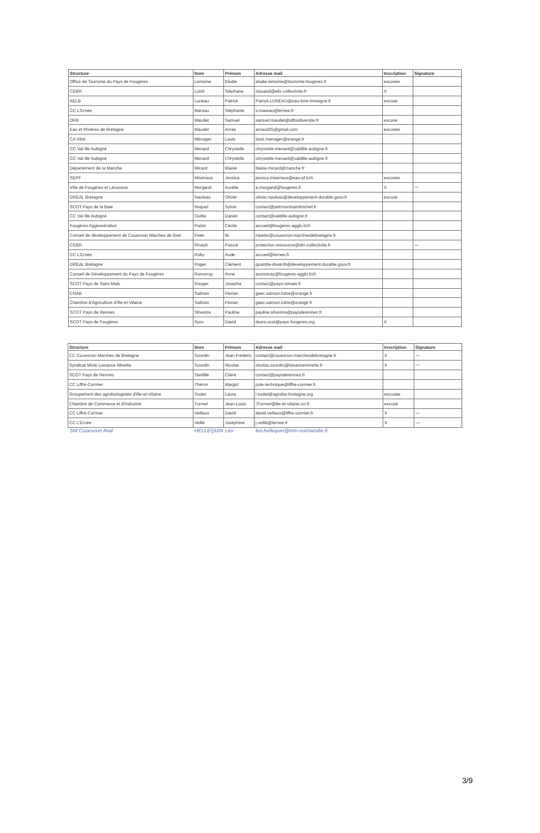| Structure | Nom | Prénom | Adresse mail | Inscription | Signature |
| --- | --- | --- | --- | --- | --- |
| Office de Tourisme du Pays de Fougères | Lemoine | Elodie | elodie.lemoine@tourisme-fougeres.fr | excusée | |
| CEBR | Loisil | Stéphane | slouaisil@ebr-collectivite.fr | X | |
| AELB | Luneau | Patrick | Patrick.LUNEAU@eau-loire-bretagne.fr | excusé | |
| CC L'Ernée | Mareau | Stéphanie | s.mareau@lernee.fr | | |
| OFB | Maudet | Samuel | samuel.maudet@afbiodiversite.fr | excusé | |
| Eau et Rivières de Bretagne | Maudet | Annie | amaud35@gmail.com | excusée | |
| CA Vitré | Ménager | Louis | louis.menager@orange.fr | | |
| CC Val Ille Aubigné | Menard | Chrystelle | chrystelle.menard@valdille-aubigne.fr | | |
| CC Val Ille Aubigné | Menard | Chrystelle | chrystelle.menard@valdille-aubigne.fr | | |
| Département de la Manche | Micard | Blaise | blaise.micard@manche.fr | | |
| SEPF | Misériaux | Jessica | jessica.miseriaux@eau-pf.bzh | excusée | |
| Ville de Fougères et Lécousse | Morgand | Aurélie | a.morgand@fougeres.fr | X | 〰 |
| DREAL Bretagne | Nauleau | Olivier | olivier.nauleau@developpement-durable.gouv.fr | excusé | |
| SCOT Pays de la Baie | Noquet | Sylvie | contact@petrmontsaintmichel.fr | | |
| CC Val Ille Aubigné | Ouitte | Daniel | contact@valdille-aubigne.fr | | |
| Fougères Agglomération | Parlot | Cécile | accueil@fougeres-agglo.bzh | | |
| Conseil de développement de Couesnon Marches de Bret | Peter | M. | mpeter@couesnon-marchesdebretagne.fr | | |
| CEBR | Pinault | Pascal | protection.ressource@ebr-collectivite.fr | | 〰 |
| CC L'Ernée | Roby | Aude | accueil@lernee.fr | | |
| DREAL Bretagne | Roger | Clément | quantite-dreal-lb@developpement-durable.gouv.fr | | |
| Conseil de Développement du Pays de Fougères | Ronceray | Anne | aronceray@fougeres-agglo.bzh | | |
| SCOT Pays de Saint Malo | Rouger | Josepha | contact@pays-stmalo.fr | | |
| CRAB | Salmon | Florian | gaec.salmon.luitre@orange.fr | | |
| Chambre d'Agriculture d'Ille-et-Vilaine | Salmon | Florian | gaec.salmon.luitre@orange.fr | | |
| SCOT Pays de Rennes | Silvestre | Pauline | pauline.silvestre@paysderennes.fr | | |
| SCOT Pays de Fougères | Soro | David | dsoro.scot@pays-fougeres.org | X | |
| Structure | Nom | Prénom | Adresse mail | Inscription | Signature |
| --- | --- | --- | --- | --- | --- |
| CC Couesnon Marches de Bretagne | Sourdin | Jean-Frédéric | contact@couesnon-marchesdebretagne.fr | X | 〰 |
| Syndicat Mixte Loisance Minette | Sourdin | Nicolas | nicolas.sourdin@loisanceminette.fr | X | 〰 |
| SCOT Pays de Rennes | Tandille | Claire | contact@paysderennes.fr | | |
| CC Liffré-Cormier | Théron | Margot | pole-technique@liffre-cormier.fr | | |
| Groupement des agrobiologistes d'Ille-et-Vilaine | Toulet | Laura | l.toulet@agrobio-bretagne.org | excusée | |
| Chambre de Commerce et d'Industrie | Turmel | Jean-Louis | JTurmel@ille-et-vilaine.cci.fr | excusé | |
| CC Liffré-Cormier | Veillaux | David | david.veillaux@liffre-cormier.fr | X | 〰 |
| CC L'Ernée | Veillé | Joséphine | j.veillé@lernee.fr | X | 〰 |
SM Couesnon Aval HELLEQUIN Léo leo.hellequin@mm-normandie.fr
3/9